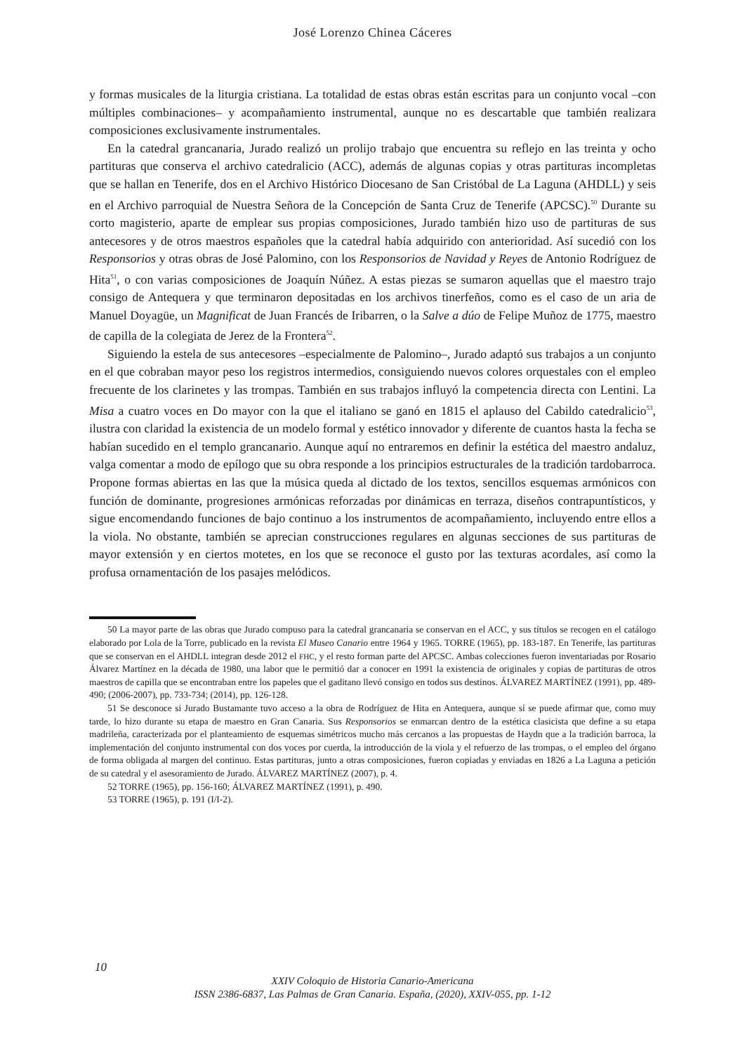José Lorenzo Chinea Cáceres
y formas musicales de la liturgia cristiana. La totalidad de estas obras están escritas para un conjunto vocal –con múltiples combinaciones– y acompañamiento instrumental, aunque no es descartable que también realizara composiciones exclusivamente instrumentales.
En la catedral grancanaria, Jurado realizó un prolijo trabajo que encuentra su reflejo en las treinta y ocho partituras que conserva el archivo catedralicio (ACC), además de algunas copias y otras partituras incompletas que se hallan en Tenerife, dos en el Archivo Histórico Diocesano de San Cristóbal de La Laguna (AHDLL) y seis en el Archivo parroquial de Nuestra Señora de la Concepción de Santa Cruz de Tenerife (APCSC).<sup>50</sup> Durante su corto magisterio, aparte de emplear sus propias composiciones, Jurado también hizo uso de partituras de sus antecesores y de otros maestros españoles que la catedral había adquirido con anterioridad. Así sucedió con los Responsorios y otras obras de José Palomino, con los Responsorios de Navidad y Reyes de Antonio Rodríguez de Hita<sup>51</sup>, o con varias composiciones de Joaquín Núñez. A estas piezas se sumaron aquellas que el maestro trajo consigo de Antequera y que terminaron depositadas en los archivos tinerfeños, como es el caso de un aria de Manuel Doyagüe, un Magnificat de Juan Francés de Iribarren, o la Salve a dúo de Felipe Muñoz de 1775, maestro de capilla de la colegiata de Jerez de la Frontera<sup>52</sup>.
Siguiendo la estela de sus antecesores –especialmente de Palomino–, Jurado adaptó sus trabajos a un conjunto en el que cobraban mayor peso los registros intermedios, consiguiendo nuevos colores orquestales con el empleo frecuente de los clarinetes y las trompas. También en sus trabajos influyó la competencia directa con Lentini. La Misa a cuatro voces en Do mayor con la que el italiano se ganó en 1815 el aplauso del Cabildo catedralicio<sup>53</sup>, ilustra con claridad la existencia de un modelo formal y estético innovador y diferente de cuantos hasta la fecha se habían sucedido en el templo grancanario. Aunque aquí no entraremos en definir la estética del maestro andaluz, valga comentar a modo de epílogo que su obra responde a los principios estructurales de la tradición tardobarroca. Propone formas abiertas en las que la música queda al dictado de los textos, sencillos esquemas armónicos con función de dominante, progresiones armónicas reforzadas por dinámicas en terraza, diseños contrapuntísticos, y sigue encomendando funciones de bajo continuo a los instrumentos de acompañamiento, incluyendo entre ellos a la viola. No obstante, también se aprecian construcciones regulares en algunas secciones de sus partituras de mayor extensión y en ciertos motetes, en los que se reconoce el gusto por las texturas acordales, así como la profusa ornamentación de los pasajes melódicos.
50 La mayor parte de las obras que Jurado compuso para la catedral grancanaria se conservan en el ACC, y sus títulos se recogen en el catálogo elaborado por Lola de la Torre, publicado en la revista El Museo Canario entre 1964 y 1965. TORRE (1965), pp. 183-187. En Tenerife, las partituras que se conservan en el AHDLL integran desde 2012 el FHC, y el resto forman parte del APCSC. Ambas colecciones fueron inventariadas por Rosario Álvarez Martínez en la década de 1980, una labor que le permitió dar a conocer en 1991 la existencia de originales y copias de partituras de otros maestros de capilla que se encontraban entre los papeles que el gaditano llevó consigo en todos sus destinos. ÁLVAREZ MARTÍNEZ (1991), pp. 489-490; (2006-2007), pp. 733-734; (2014), pp. 126-128.
51 Se desconoce si Jurado Bustamante tuvo acceso a la obra de Rodríguez de Hita en Antequera, aunque sí se puede afirmar que, como muy tarde, lo hizo durante su etapa de maestro en Gran Canaria. Sus Responsorios se enmarcan dentro de la estética clasicista que define a su etapa madrileña, caracterizada por el planteamiento de esquemas simétricos mucho más cercanos a las propuestas de Haydn que a la tradición barroca, la implementación del conjunto instrumental con dos voces por cuerda, la introducción de la viola y el refuerzo de las trompas, o el empleo del órgano de forma obligada al margen del continuo. Estas partituras, junto a otras composiciones, fueron copiadas y enviadas en 1826 a La Laguna a petición de su catedral y el asesoramiento de Jurado. ÁLVAREZ MARTÍNEZ (2007), p. 4.
52 TORRE (1965), pp. 156-160; ÁLVAREZ MARTÍNEZ (1991), p. 490.
53 TORRE (1965), p. 191 (I/I-2).
10
XXIV Coloquio de Historia Canario-Americana
ISSN 2386-6837, Las Palmas de Gran Canaria. España, (2020), XXIV-055, pp. 1-12